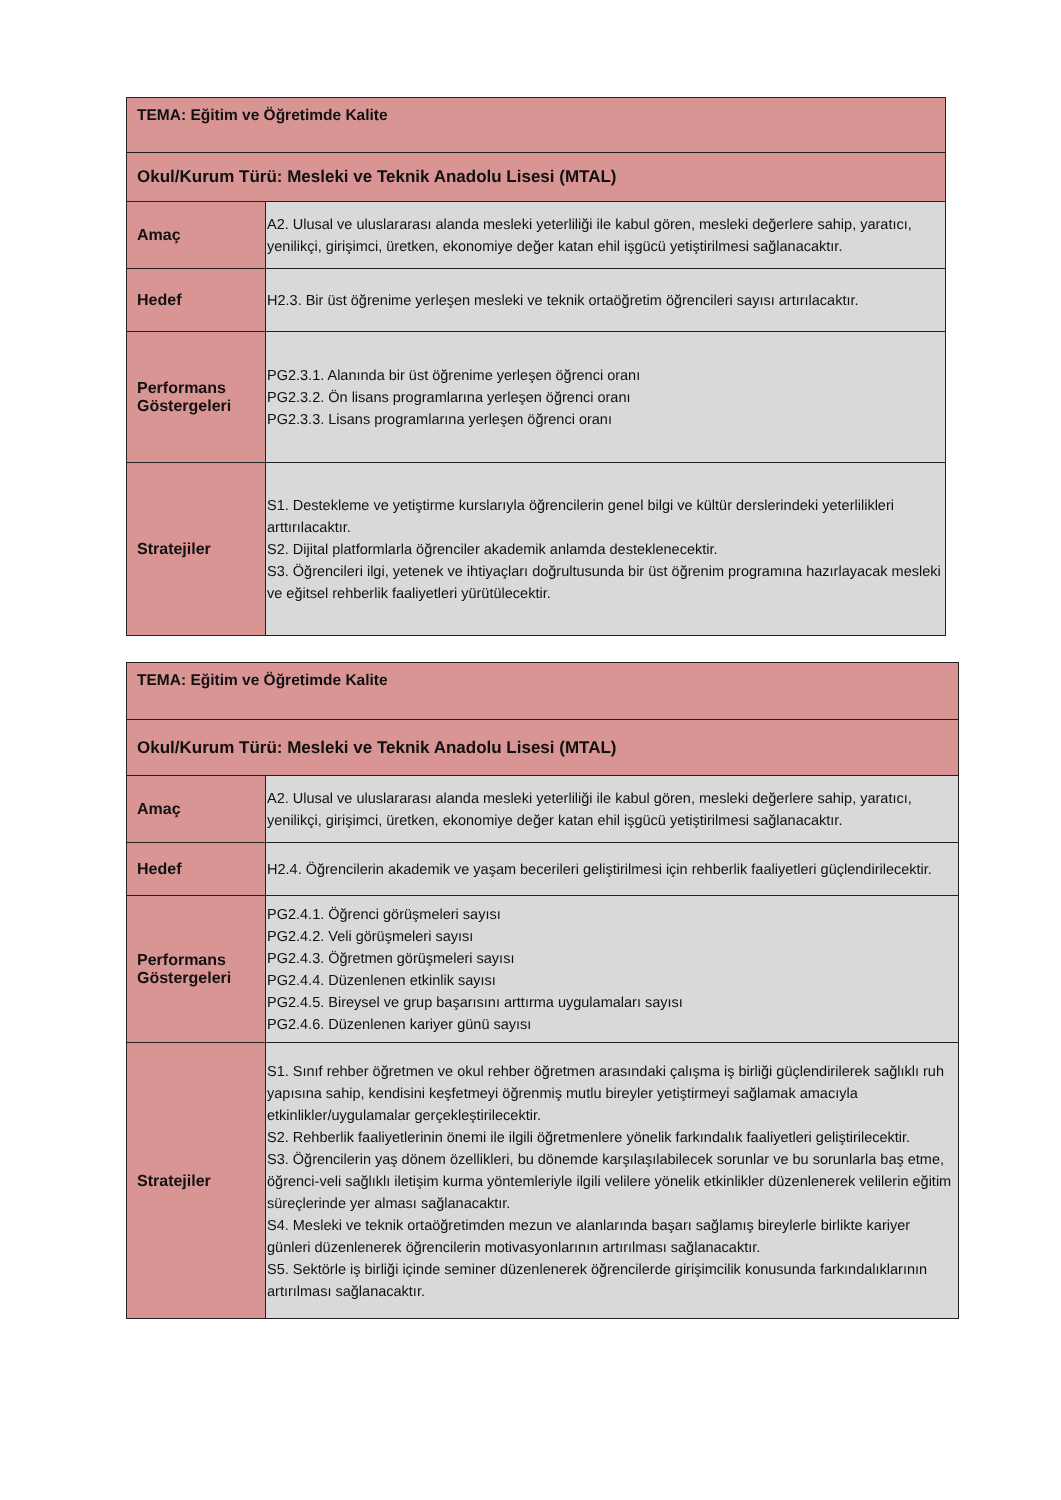| TEMA: Eğitim ve Öğretimde Kalite | |
| --- | --- |
| Okul/Kurum Türü: Mesleki ve Teknik Anadolu Lisesi (MTAL) | |
| Amaç | A2. Ulusal ve uluslararası alanda mesleki yeterliliği ile kabul gören, mesleki değerlere sahip, yaratıcı, yenilikçi, girişimci, üretken, ekonomiye değer katan ehil işgücü yetiştirilmesi sağlanacaktır. |
| Hedef | H2.3. Bir üst öğrenime yerleşen mesleki ve teknik ortaöğretim öğrencileri sayısı artırılacaktır. |
| Performans Göstergeleri | PG2.3.1. Alanında bir üst öğrenime yerleşen öğrenci oranı PG2.3.2. Ön lisans programlarına yerleşen öğrenci oranı PG2.3.3. Lisans programlarına yerleşen öğrenci oranı |
| Stratejiler | S1. Destekleme ve yetiştirme kurslarıyla öğrencilerin genel bilgi ve kültür derslerindeki yeterlilikleri arttırılacaktır. S2. Dijital platformlarla öğrenciler akademik anlamda desteklenecektir. S3. Öğrencileri ilgi, yetenek ve ihtiyaçları doğrultusunda bir üst öğrenim programına hazırlayacak mesleki ve eğitsel rehberlik faaliyetleri yürütülecektir. |
| TEMA: Eğitim ve Öğretimde Kalite | |
| --- | --- |
| Okul/Kurum Türü: Mesleki ve Teknik Anadolu Lisesi (MTAL) | |
| Amaç | A2. Ulusal ve uluslararası alanda mesleki yeterliliği ile kabul gören, mesleki değerlere sahip, yaratıcı, yenilikçi, girişimci, üretken, ekonomiye değer katan ehil işgücü yetiştirilmesi sağlanacaktır. |
| Hedef | H2.4. Öğrencilerin akademik ve yaşam becerileri geliştirilmesi için rehberlik faaliyetleri güçlendirilecektir. |
| Performans Göstergeleri | PG2.4.1. Öğrenci görüşmeleri sayısı PG2.4.2. Veli görüşmeleri sayısı PG2.4.3. Öğretmen görüşmeleri sayısı PG2.4.4. Düzenlenen etkinlik sayısı PG2.4.5. Bireysel ve grup başarısını arttırma uygulamaları sayısı PG2.4.6. Düzenlenen kariyer günü sayısı |
| Stratejiler | S1. Sınıf rehber öğretmen ve okul rehber öğretmen arasındaki çalışma iş birliği güçlendirilerek sağlıklı ruh yapısına sahip, kendisini keşfetmeyi öğrenmiş mutlu bireyler yetiştirmeyi sağlamak amacıyla etkinlikler/uygulamalar gerçekleştirilecektir. S2. Rehberlik faaliyetlerinin önemi ile ilgili öğretmenlere yönelik farkındalık faaliyetleri geliştirilecektir. S3. Öğrencilerin yaş dönem özellikleri, bu dönemde karşılaşılabilecek sorunlar ve bu sorunlarla baş etme, öğrenci-veli sağlıklı iletişim kurma yöntemleriyle ilgili velilere yönelik etkinlikler düzenlenerek velilerin eğitim süreçlerinde yer alması sağlanacaktır. S4. Mesleki ve teknik ortaöğretimden mezun ve alanlarında başarı sağlamış bireylerle birlikte kariyer günleri düzenlenerek öğrencilerin motivasyonlarının artırılması sağlanacaktır. S5. Sektörle iş birliği içinde seminer düzenlenerek öğrencilerde girişimcilik konusunda farkındalıklarının artırılması sağlanacaktır. |